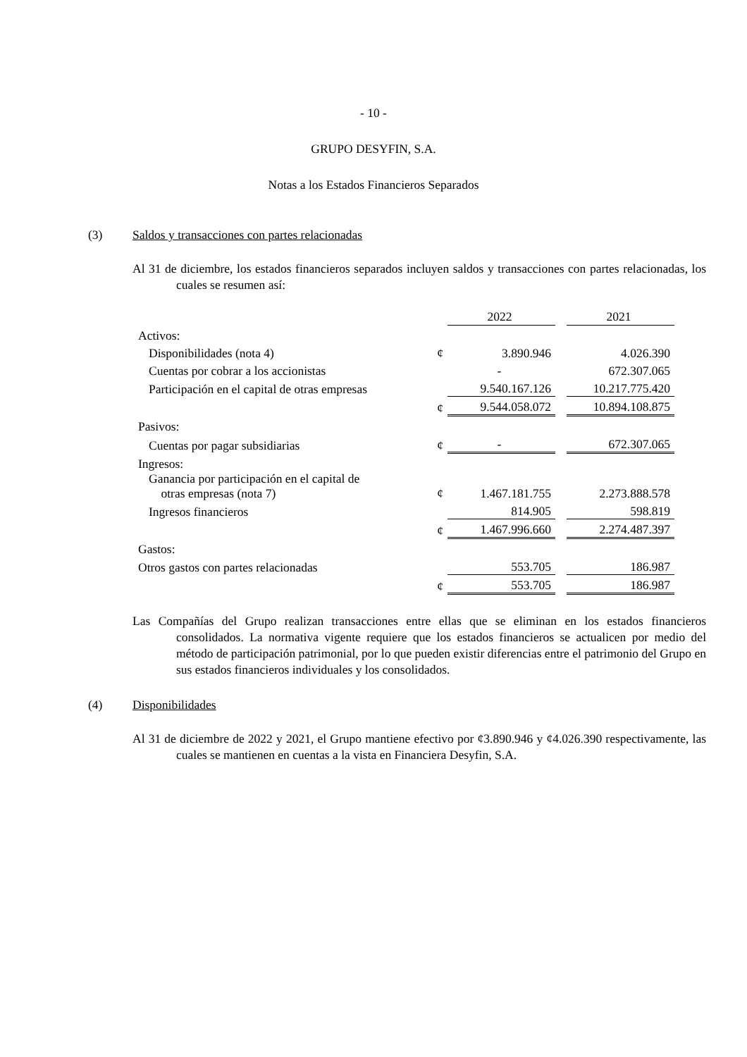- 10 -
GRUPO DESYFIN, S.A.
Notas a los Estados Financieros Separados
(3) Saldos y transacciones con partes relacionadas
Al 31 de diciembre, los estados financieros separados incluyen saldos y transacciones con partes relacionadas, los cuales se resumen así:
| | | 2022 | | 2021 |
| --- | --- | --- | --- | --- |
| Activos: | | | | |
| Disponibilidades (nota 4) | ¢ | 3.890.946 | | 4.026.390 |
| Cuentas por cobrar a los accionistas | | - | | 672.307.065 |
| Participación en el capital de otras empresas | | 9.540.167.126 | | 10.217.775.420 |
| | ¢ | 9.544.058.072 | | 10.894.108.875 |
| Pasivos: | | | | |
| Cuentas por pagar subsidiarias | ¢ | - | | 672.307.065 |
| Ingresos: | | | | |
| Ganancia por participación en el capital de otras empresas (nota 7) | ¢ | 1.467.181.755 | | 2.273.888.578 |
| Ingresos financieros | | 814.905 | | 598.819 |
| | ¢ | 1.467.996.660 | | 2.274.487.397 |
| Gastos: | | | | |
| Otros gastos con partes relacionadas | | 553.705 | | 186.987 |
| | ¢ | 553.705 | | 186.987 |
Las Compañías del Grupo realizan transacciones entre ellas que se eliminan en los estados financieros consolidados. La normativa vigente requiere que los estados financieros se actualicen por medio del método de participación patrimonial, por lo que pueden existir diferencias entre el patrimonio del Grupo en sus estados financieros individuales y los consolidados.
(4) Disponibilidades
Al 31 de diciembre de 2022 y 2021, el Grupo mantiene efectivo por ¢3.890.946 y ¢4.026.390 respectivamente, las cuales se mantienen en cuentas a la vista en Financiera Desyfin, S.A.